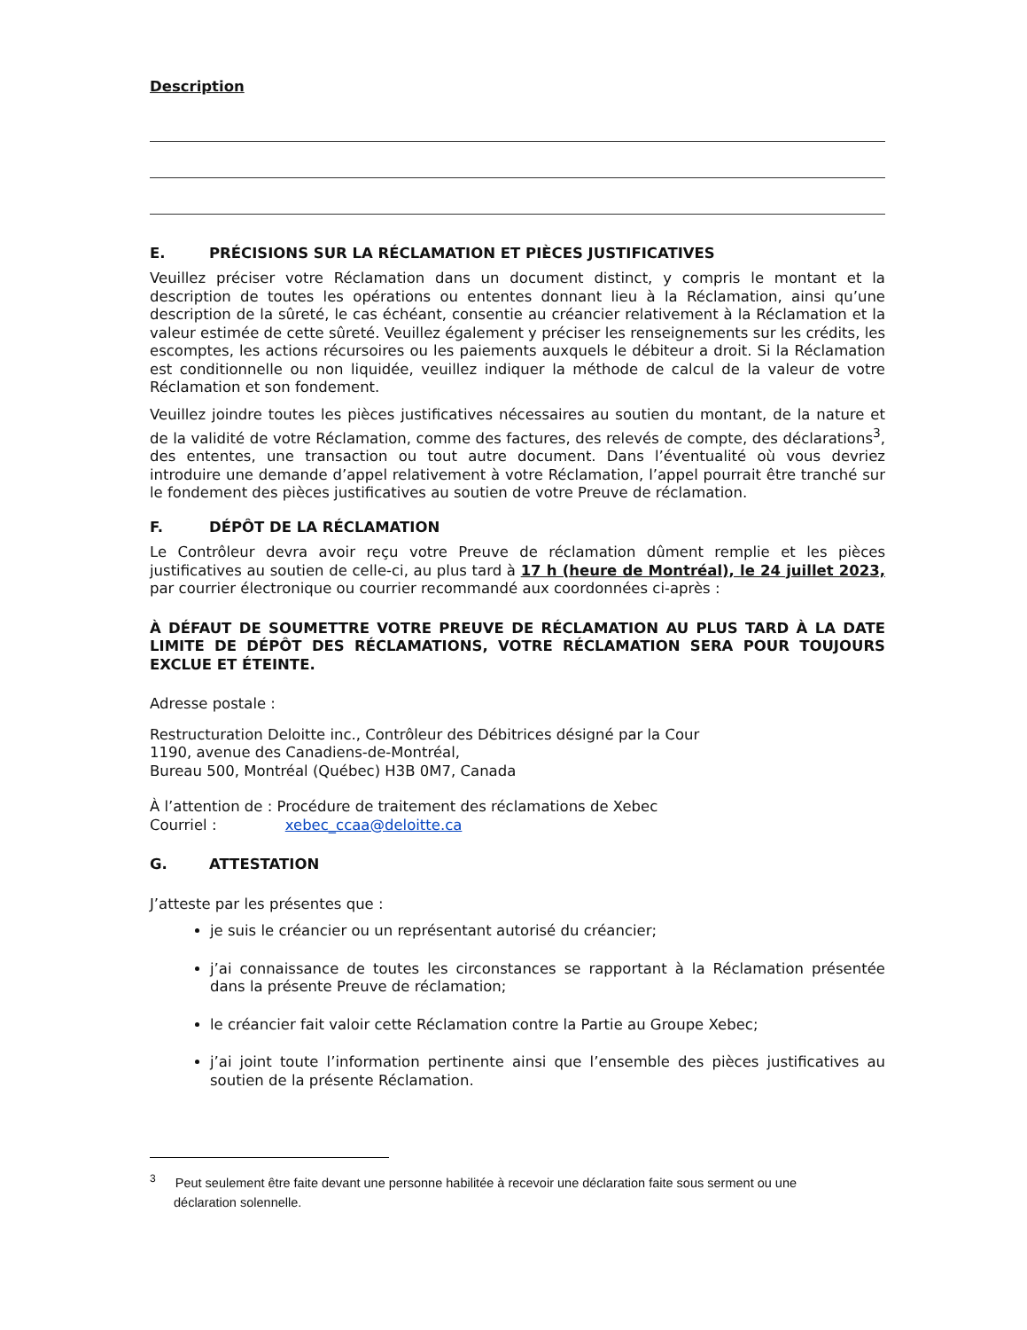Description
E. PRÉCISIONS SUR LA RÉCLAMATION ET PIÈCES JUSTIFICATIVES
Veuillez préciser votre Réclamation dans un document distinct, y compris le montant et la description de toutes les opérations ou ententes donnant lieu à la Réclamation, ainsi qu’une description de la sûreté, le cas échéant, consentie au créancier relativement à la Réclamation et la valeur estimée de cette sûreté. Veuillez également y préciser les renseignements sur les crédits, les escomptes, les actions récursoires ou les paiements auxquels le débiteur a droit. Si la Réclamation est conditionnelle ou non liquidée, veuillez indiquer la méthode de calcul de la valeur de votre Réclamation et son fondement.
Veuillez joindre toutes les pièces justificatives nécessaires au soutien du montant, de la nature et de la validité de votre Réclamation, comme des factures, des relevés de compte, des déclarations<sup>3</sup>, des ententes, une transaction ou tout autre document. Dans l’éventualité où vous devriez introduire une demande d’appel relativement à votre Réclamation, l’appel pourrait être tranché sur le fondement des pièces justificatives au soutien de votre Preuve de réclamation.
F. DÉPÔT DE LA RÉCLAMATION
Le Contrôleur devra avoir reçu votre Preuve de réclamation dûment remplie et les pièces justificatives au soutien de celle-ci, au plus tard à 17 h (heure de Montréal), le 24 juillet 2023, par courrier électronique ou courrier recommandé aux coordonnées ci-après :
À DÉFAUT DE SOUMETTRE VOTRE PREUVE DE RÉCLAMATION AU PLUS TARD À LA DATE LIMITE DE DÉPÔT DES RÉCLAMATIONS, VOTRE RÉCLAMATION SERA POUR TOUJOURS EXCLUE ET ÉTEINTE.
Adresse postale :
Restructuration Deloitte inc., Contrôleur des Débitrices désigné par la Cour
1190, avenue des Canadiens-de-Montréal,
Bureau 500, Montréal (Québec) H3B 0M7, Canada
À l’attention de : Procédure de traitement des réclamations de Xebec
Courriel : xebec_ccaa@deloitte.ca
G. ATTESTATION
J’atteste par les présentes que :
je suis le créancier ou un représentant autorisé du créancier;
j’ai connaissance de toutes les circonstances se rapportant à la Réclamation présentée dans la présente Preuve de réclamation;
le créancier fait valoir cette Réclamation contre la Partie au Groupe Xebec;
j’ai joint toute l’information pertinente ainsi que l’ensemble des pièces justificatives au soutien de la présente Réclamation.
<sup>3</sup> Peut seulement être faite devant une personne habilitée à recevoir une déclaration faite sous serment ou une
déclaration solennelle.